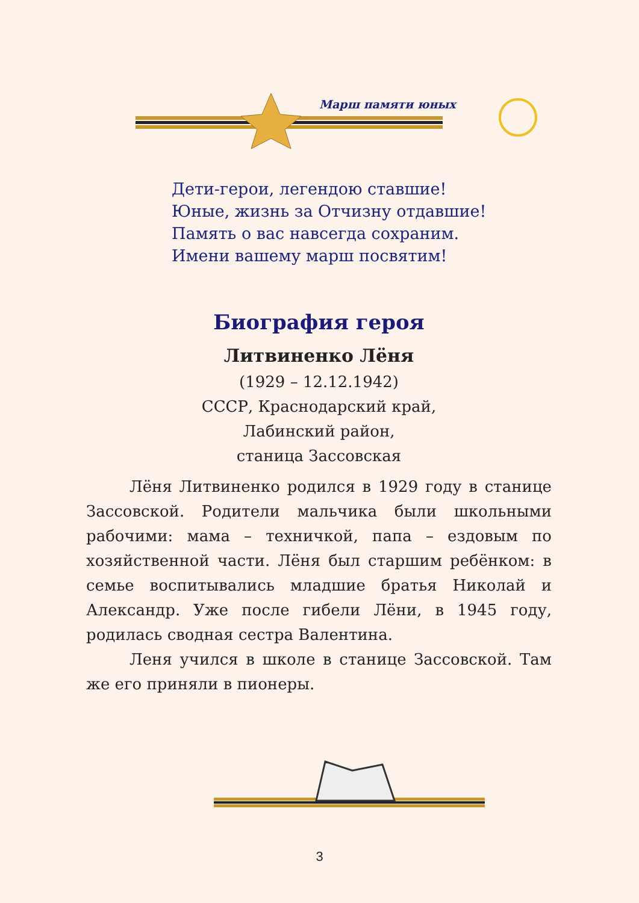Марш памяти юных
Дети-герои, легендою ставшие!
Юные, жизнь за Отчизну отдавшие!
Память о вас навсегда сохраним.
Имени вашему марш посвятим!
Биография героя
Литвиненко Лёня
(1929 – 12.12.1942)
СССР, Краснодарский край,
Лабинский район,
станица Зассовская
Лёня Литвиненко родился в 1929 году в станице Зассовской. Родители мальчика были школьными рабочими: мама – техничкой, папа – ездовым по хозяйственной части. Лёня был старшим ребёнком: в семье воспитывались младшие братья Николай и Александр. Уже после гибели Лёни, в 1945 году, родилась сводная сестра Валентина.
Леня учился в школе в станице Зассовской. Там же его приняли в пионеры.
3